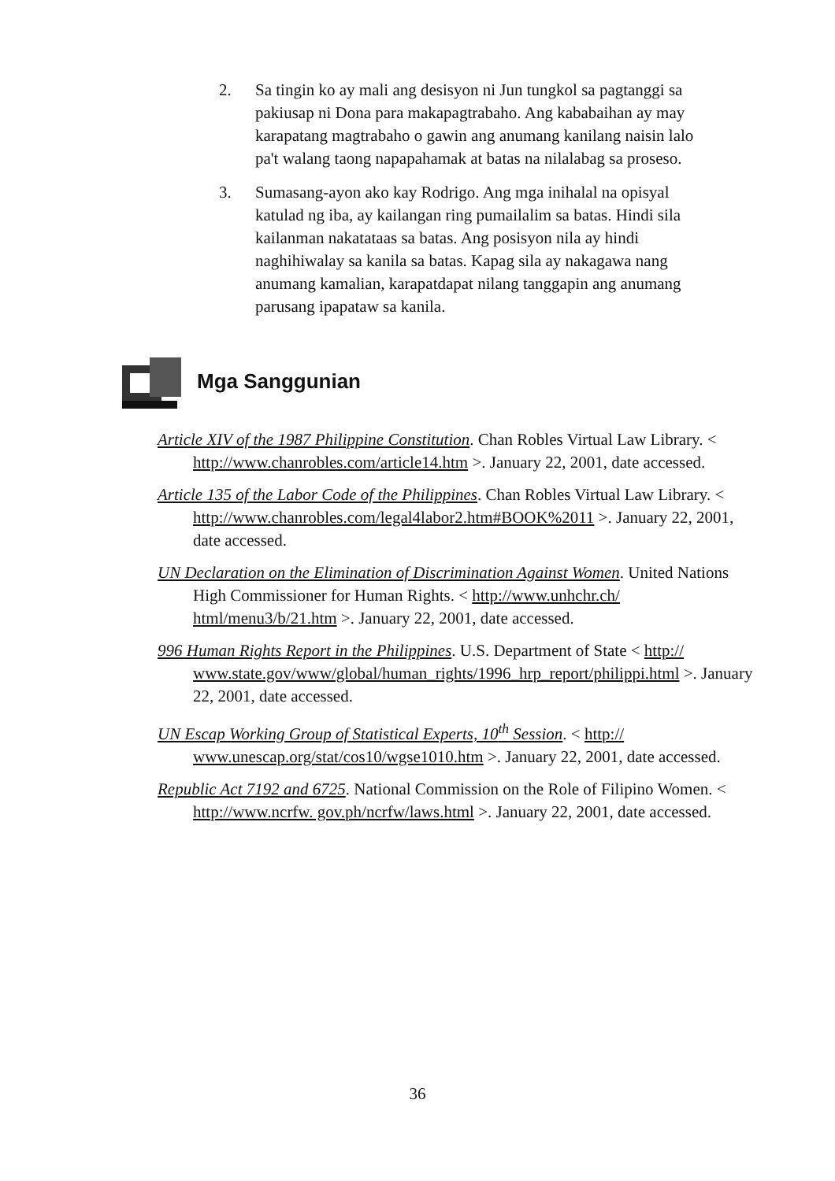2. Sa tingin ko ay mali ang desisyon ni Jun tungkol sa pagtanggi sa pakiusap ni Dona para makapagtrabaho. Ang kababaihan ay may karapatang magtrabaho o gawin ang anumang kanilang naisin lalo pa't walang taong napapahamak at batas na nilalabag sa proseso.
3. Sumasang-ayon ako kay Rodrigo. Ang mga inihalal na opisyal katulad ng iba, ay kailangan ring pumailalim sa batas. Hindi sila kailanman nakatataas sa batas. Ang posisyon nila ay hindi naghihiwalay sa kanila sa batas. Kapag sila ay nakagawa nang anumang kamalian, karapatdapat nilang tanggapin ang anumang parusang ipapataw sa kanila.
Mga Sanggunian
Article XIV of the 1987 Philippine Constitution. Chan Robles Virtual Law Library. < http://www.chanrobles.com/article14.htm >. January 22, 2001, date accessed.
Article 135 of the Labor Code of the Philippines. Chan Robles Virtual Law Library. < http://www.chanrobles.com/legal4labor2.htm#BOOK%2011 >. January 22, 2001, date accessed.
UN Declaration on the Elimination of Discrimination Against Women. United Nations High Commissioner for Human Rights. < http://www.unhchr.ch/ html/menu3/b/21.htm >. January 22, 2001, date accessed.
996 Human Rights Report in the Philippines. U.S. Department of State < http:// www.state.gov/www/global/human_rights/1996_hrp_report/philippi.html >. January 22, 2001, date accessed.
UN Escap Working Group of Statistical Experts, 10<sup>th</sup> Session. < http:// www.unescap.org/stat/cos10/wgse1010.htm >. January 22, 2001, date accessed.
Republic Act 7192 and 6725. National Commission on the Role of Filipino Women. < http://www.ncrfw. gov.ph/ncrfw/laws.html >. January 22, 2001, date accessed.
36